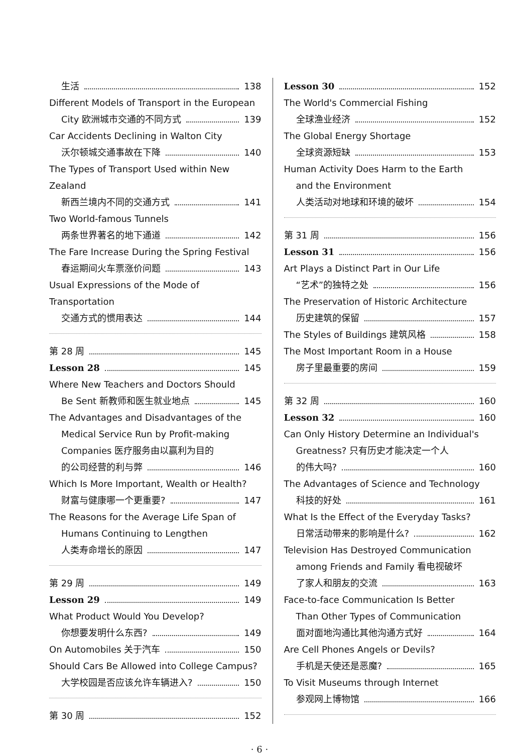生活 138
Different Models of Transport in the European
City 欧洲城市交通的不同方式 139
Car Accidents Declining in Walton City
沃尔顿城交通事故在下降 140
The Types of Transport Used within New Zealand
新西兰境内不同的交通方式 141
Two World-famous Tunnels
两条世界著名的地下通道 142
The Fare Increase During the Spring Festival
春运期间火车票涨价问题 143
Usual Expressions of the Mode of Transportation
交通方式的惯用表达 144
第 28 周 145
Lesson 28 145
Where New Teachers and Doctors Should
Be Sent 新教师和医生就业地点 145
The Advantages and Disadvantages of the
Medical Service Run by Profit-making
Companies 医疗服务由以赢利为目的
的公司经营的利与弊 146
Which Is More Important, Wealth or Health?
财富与健康哪一个更重要? 147
The Reasons for the Average Life Span of
Humans Continuing to Lengthen
人类寿命增长的原因 147
第 29 周 149
Lesson 29 149
What Product Would You Develop?
你想要发明什么东西? 149
On Automobiles 关于汽车 150
Should Cars Be Allowed into College Campus?
大学校园是否应该允许车辆进入? 150
第 30 周 152
Lesson 30 152
The World's Commercial Fishing
全球渔业经济 152
The Global Energy Shortage
全球资源短缺 153
Human Activity Does Harm to the Earth
and the Environment
人类活动对地球和环境的破坏 154
第 31 周 156
Lesson 31 156
Art Plays a Distinct Part in Our Life
“艺术”的独特之处 156
The Preservation of Historic Architecture
历史建筑的保留 157
The Styles of Buildings 建筑风格 158
The Most Important Room in a House
房子里最重要的房间 159
第 32 周 160
Lesson 32 160
Can Only History Determine an Individual's
Greatness? 只有历史才能决定一个人
的伟大吗? 160
The Advantages of Science and Technology
科技的好处 161
What Is the Effect of the Everyday Tasks?
日常活动带来的影响是什么? 162
Television Has Destroyed Communication
among Friends and Family 看电视破坏
了家人和朋友的交流 163
Face-to-face Communication Is Better
Than Other Types of Communication
面对面地沟通比其他沟通方式好 164
Are Cell Phones Angels or Devils?
手机是天使还是恶魔? 165
To Visit Museums through Internet
参观网上博物馆 166
· 6 ·